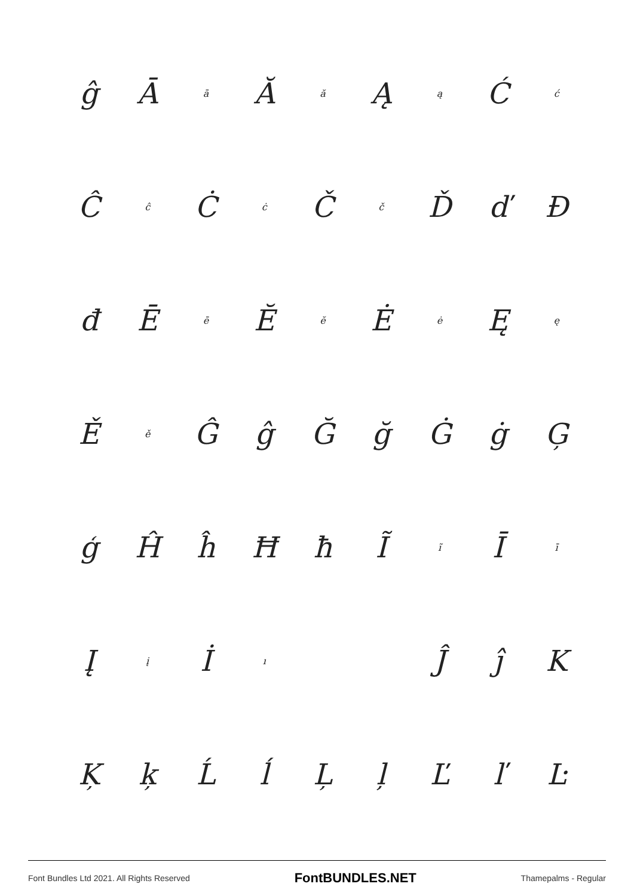ĝ
Ā
ā
Ă
ă
Ą
ą
Ć
ć
Ĉ
ĉ
Ċ
ċ
Č
č
Ď
ď
Đ
đ
Ē
ē
Ĕ
ĕ
Ė
ė
Ę
ę
Ě
ě
Ĝ
ĝ
Ğ
ğ
Ġ
ġ
Ģ
ģ
Ĥ
ĥ
Ħ
ħ
Ĩ
ĩ
Ī
ī
Į
į
İ
ı
Ĵ
ĵ
K
Ķ
ķ
Ĺ
ĺ
Ļ
ļ
Ľ
ľ
Ŀ
Font Bundles Ltd 2021. All Rights Reserved FontBUNDLES.NET Thamepalms - Regular